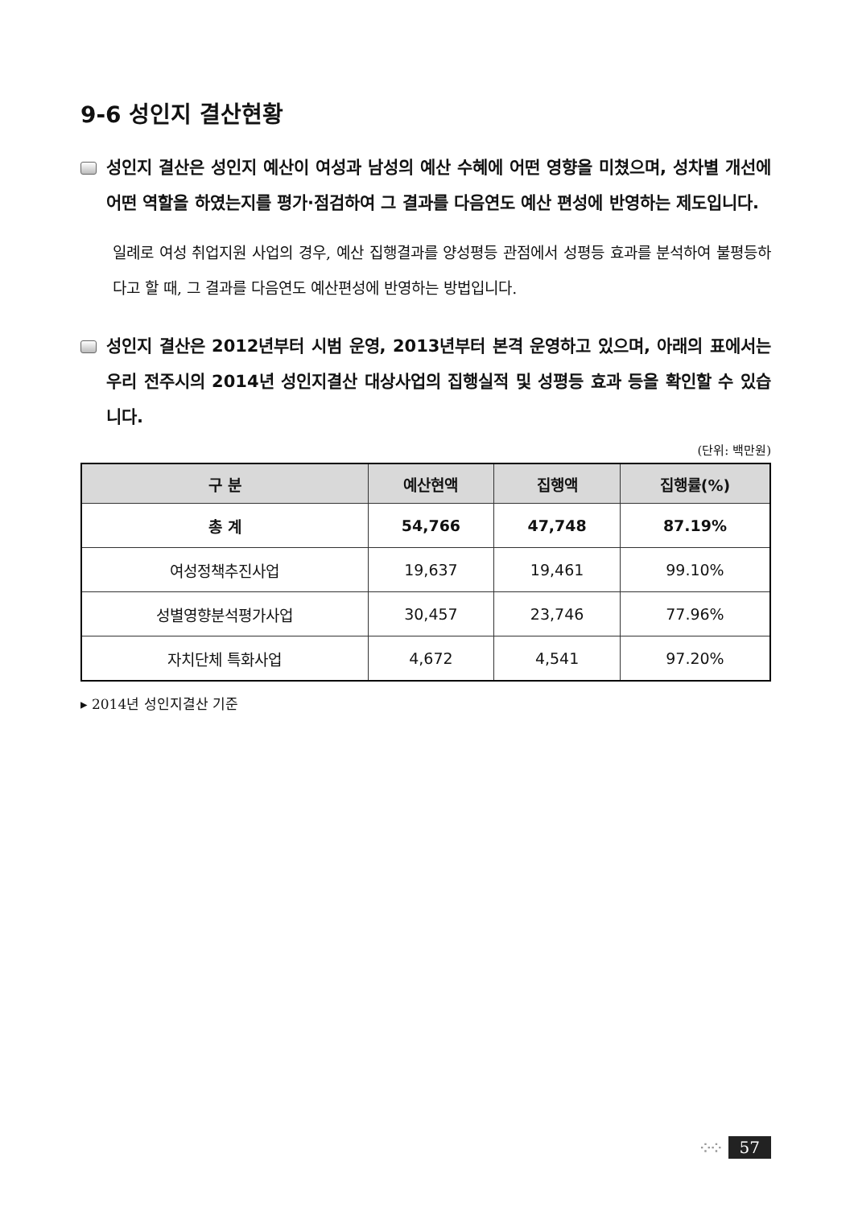9-6 성인지 결산현황
성인지 결산은 성인지 예산이 여성과 남성의 예산 수혜에 어떤 영향을 미쳤으며, 성차별 개선에 어떤 역할을 하였는지를 평가·점검하여 그 결과를 다음연도 예산 편성에 반영하는 제도입니다.
일례로 여성 취업지원 사업의 경우, 예산 집행결과를 양성평등 관점에서 성평등 효과를 분석하여 불평등하다고 할 때, 그 결과를 다음연도 예산편성에 반영하는 방법입니다.
성인지 결산은 2012년부터 시범 운영, 2013년부터 본격 운영하고 있으며, 아래의 표에서는 우리 전주시의 2014년 성인지결산 대상사업의 집행실적 및 성평등 효과 등을 확인할 수 있습니다.
(단위: 백만원)
| 구 분 | 예산현액 | 집행액 | 집행률(%) |
| --- | --- | --- | --- |
| 총 계 | 54,766 | 47,748 | 87.19% |
| 여성정책추진사업 | 19,637 | 19,461 | 99.10% |
| 성별영향분석평가사업 | 30,457 | 23,746 | 77.96% |
| 자치단체 특화사업 | 4,672 | 4,541 | 97.20% |
▸ 2014년 성인지결산 기준
⁘⁘ 57